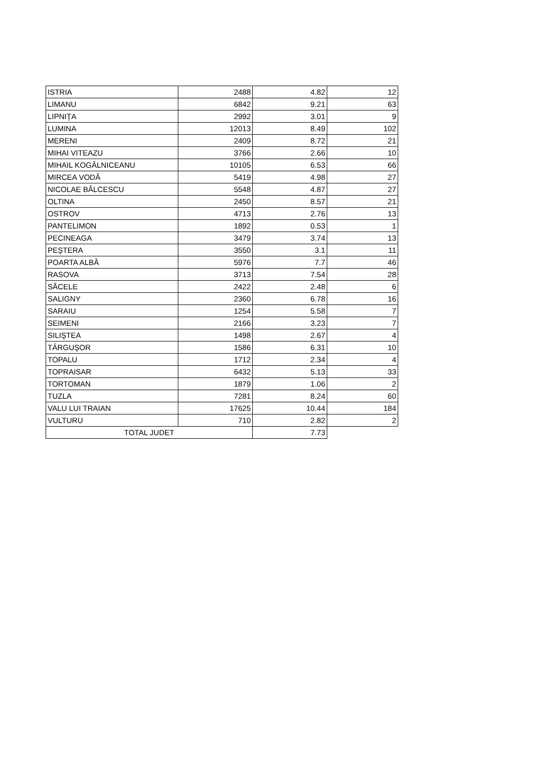| ISTRIA | 2488 | 4.82 | 12 |
| LIMANU | 6842 | 9.21 | 63 |
| LIPNIŢA | 2992 | 3.01 | 9 |
| LUMINA | 12013 | 8.49 | 102 |
| MERENI | 2409 | 8.72 | 21 |
| MIHAI VITEAZU | 3766 | 2.66 | 10 |
| MIHAIL KOGĂLNICEANU | 10105 | 6.53 | 66 |
| MIRCEA VODĂ | 5419 | 4.98 | 27 |
| NICOLAE BĂLCESCU | 5548 | 4.87 | 27 |
| OLTINA | 2450 | 8.57 | 21 |
| OSTROV | 4713 | 2.76 | 13 |
| PANTELIMON | 1892 | 0.53 | 1 |
| PECINEAGA | 3479 | 3.74 | 13 |
| PEŞTERA | 3550 | 3.1 | 11 |
| POARTA ALBĂ | 5976 | 7.7 | 46 |
| RASOVA | 3713 | 7.54 | 28 |
| SĂCELE | 2422 | 2.48 | 6 |
| SALIGNY | 2360 | 6.78 | 16 |
| SARAIU | 1254 | 5.58 | 7 |
| SEIMENI | 2166 | 3.23 | 7 |
| SILIŞTEA | 1498 | 2.67 | 4 |
| TÂRGUŞOR | 1586 | 6.31 | 10 |
| TOPALU | 1712 | 2.34 | 4 |
| TOPRAISAR | 6432 | 5.13 | 33 |
| TORTOMAN | 1879 | 1.06 | 2 |
| TUZLA | 7281 | 8.24 | 60 |
| VALU LUI TRAIAN | 17625 | 10.44 | 184 |
| VULTURU | 710 | 2.82 | 2 |
| TOTAL JUDET | | 7.73 | |